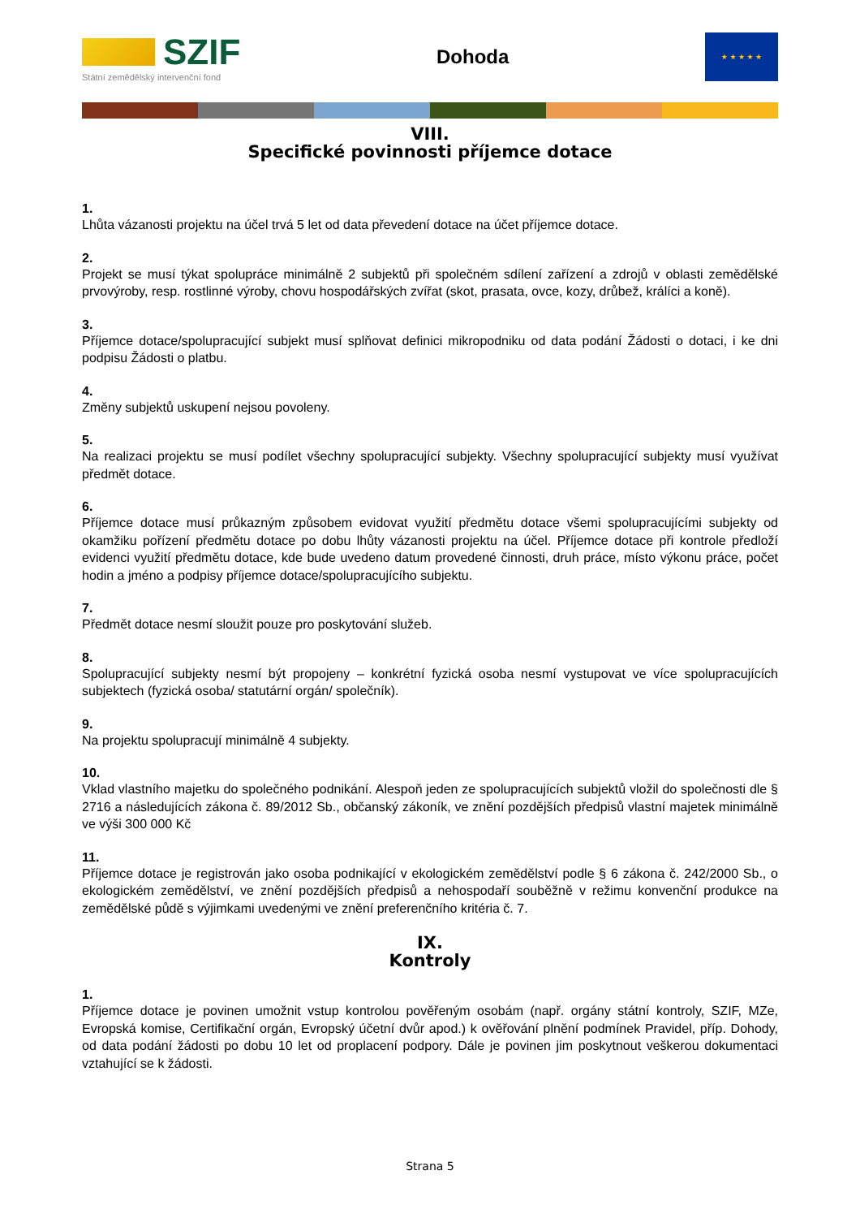SZIF
Státní zemědělský intervenční fond
Dohoda
★ ★ ★ ★ ★
VIII.
Specifické povinnosti příjemce dotace
1.
Lhůta vázanosti projektu na účel trvá 5 let od data převedení dotace na účet příjemce dotace.
2.
Projekt se musí týkat spolupráce minimálně 2 subjektů při společném sdílení zařízení a zdrojů v oblasti zemědělské prvovýroby, resp. rostlinné výroby, chovu hospodářských zvířat (skot, prasata, ovce, kozy, drůbež, králíci a koně).
3.
Příjemce dotace/spolupracující subjekt musí splňovat definici mikropodniku od data podání Žádosti o dotaci, i ke dni podpisu Žádosti o platbu.
4.
Změny subjektů uskupení nejsou povoleny.
5.
Na realizaci projektu se musí podílet všechny spolupracující subjekty. Všechny spolupracující subjekty musí využívat předmět dotace.
6.
Příjemce dotace musí průkazným způsobem evidovat využití předmětu dotace všemi spolupracujícími subjekty od okamžiku pořízení předmětu dotace po dobu lhůty vázanosti projektu na účel. Příjemce dotace při kontrole předloží evidenci využití předmětu dotace, kde bude uvedeno datum provedené činnosti, druh práce, místo výkonu práce, počet hodin a jméno a podpisy příjemce dotace/spolupracujícího subjektu.
7.
Předmět dotace nesmí sloužit pouze pro poskytování služeb.
8.
Spolupracující subjekty nesmí být propojeny – konkrétní fyzická osoba nesmí vystupovat ve více spolupracujících subjektech (fyzická osoba/ statutární orgán/ společník).
9.
Na projektu spolupracují minimálně 4 subjekty.
10.
Vklad vlastního majetku do společného podnikání. Alespoň jeden ze spolupracujících subjektů vložil do společnosti dle § 2716 a následujících zákona č. 89/2012 Sb., občanský zákoník, ve znění pozdějších předpisů vlastní majetek minimálně ve výši 300 000 Kč
11.
Příjemce dotace je registrován jako osoba podnikající v ekologickém zemědělství podle § 6 zákona č. 242/2000 Sb., o ekologickém zemědělství, ve znění pozdějších předpisů a nehospodaří souběžně v režimu konvenční produkce na zemědělské půdě s výjimkami uvedenými ve znění preferenčního kritéria č. 7.
IX.
Kontroly
1.
Příjemce dotace je povinen umožnit vstup kontrolou pověřeným osobám (např. orgány státní kontroly, SZIF, MZe, Evropská komise, Certifikační orgán, Evropský účetní dvůr apod.) k ověřování plnění podmínek Pravidel, příp. Dohody, od data podání žádosti po dobu 10 let od proplacení podpory. Dále je povinen jim poskytnout veškerou dokumentaci vztahující se k žádosti.
Strana 5